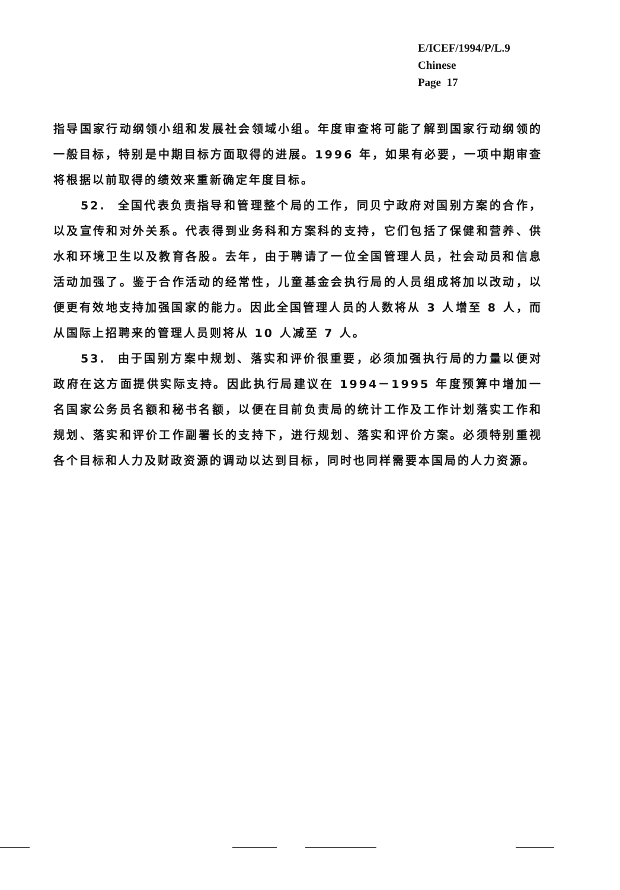E/ICEF/1994/P/L.9
Chinese
Page 17
指导国家行动纲领小组和发展社会领域小组。年度审查将可能了解到国家行动纲领的一般目标，特别是中期目标方面取得的进展。1996 年，如果有必要，一项中期审查将根据以前取得的绩效来重新确定年度目标。
52. 全国代表负责指导和管理整个局的工作，同贝宁政府对国别方案的合作，以及宣传和对外关系。代表得到业务科和方案科的支持，它们包括了保健和营养、供水和环境卫生以及教育各股。去年，由于聘请了一位全国管理人员，社会动员和信息活动加强了。鉴于合作活动的经常性，儿童基金会执行局的人员组成将加以改动，以便更有效地支持加强国家的能力。因此全国管理人员的人数将从 3 人增至 8 人，而从国际上招聘来的管理人员则将从 10 人减至 7 人。
53. 由于国别方案中规划、落实和评价很重要，必须加强执行局的力量以便对政府在这方面提供实际支持。因此执行局建议在 1994－1995 年度预算中增加一名国家公务员名额和秘书名额，以便在目前负责局的统计工作及工作计划落实工作和规划、落实和评价工作副署长的支持下，进行规划、落实和评价方案。必须特别重视各个目标和人力及财政资源的调动以达到目标，同时也同样需要本国局的人力资源。